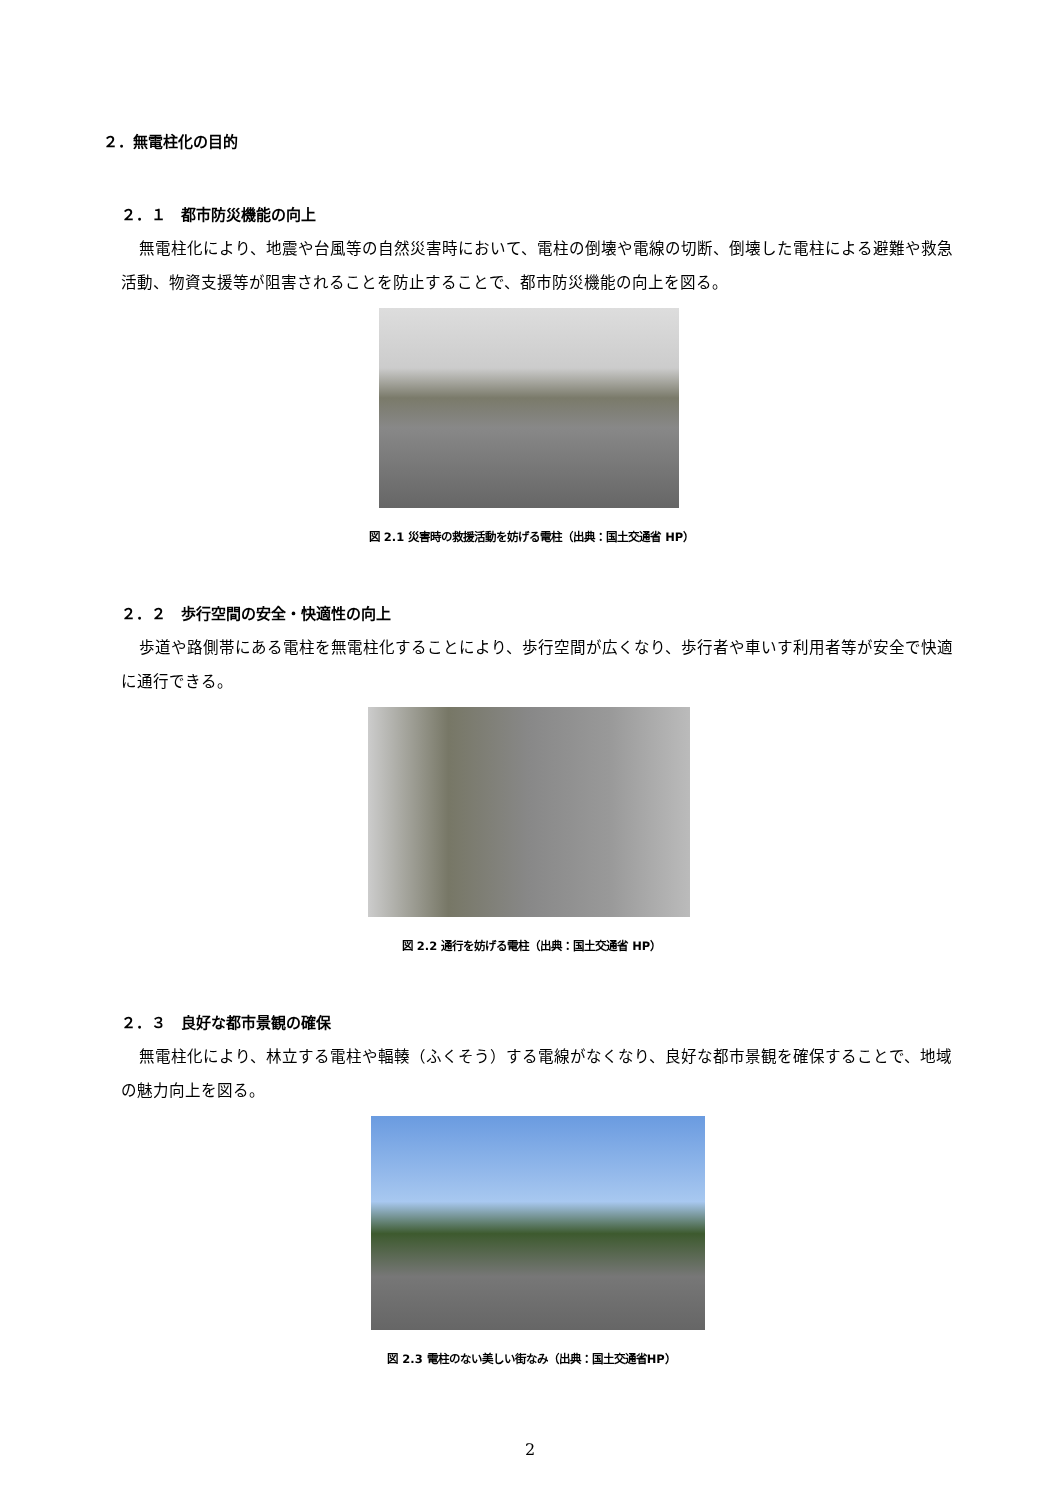２．無電柱化の目的
２．１　都市防災機能の向上
無電柱化により、地震や台風等の自然災害時において、電柱の倒壊や電線の切断、倒壊した電柱による避難や救急活動、物資支援等が阻害されることを防止することで、都市防災機能の向上を図る。
図 2.1 災害時の救援活動を妨げる電柱（出典：国土交通省 HP）
２．２　歩行空間の安全・快適性の向上
歩道や路側帯にある電柱を無電柱化することにより、歩行空間が広くなり、歩行者や車いす利用者等が安全で快適に通行できる。
図 2.2 通行を妨げる電柱（出典：国土交通省 HP）
２．３　良好な都市景観の確保
無電柱化により、林立する電柱や輻輳（ふくそう）する電線がなくなり、良好な都市景観を確保することで、地域の魅力向上を図る。
図 2.3 電柱のない美しい街なみ（出典：国土交通省HP）
2